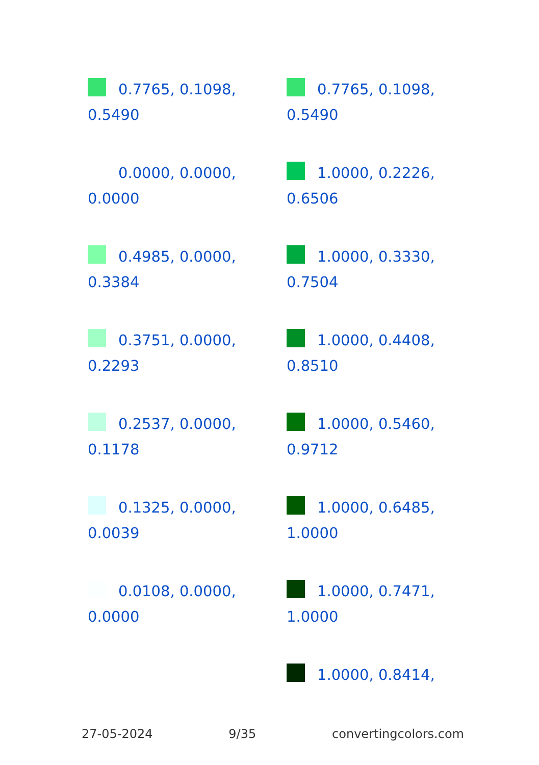0.7765, 0.1098, 0.5490
0.0000, 0.0000, 0.0000
0.4985, 0.0000, 0.3384
0.3751, 0.0000, 0.2293
0.2537, 0.0000, 0.1178
0.1325, 0.0000, 0.0039
0.0108, 0.0000, 0.0000
0.7765, 0.1098, 0.5490
1.0000, 0.2226, 0.6506
1.0000, 0.3330, 0.7504
1.0000, 0.4408, 0.8510
1.0000, 0.5460, 0.9712
1.0000, 0.6485, 1.0000
1.0000, 0.7471, 1.0000
1.0000, 0.8414,
27-05-2024 9/35 convertingcolors.com